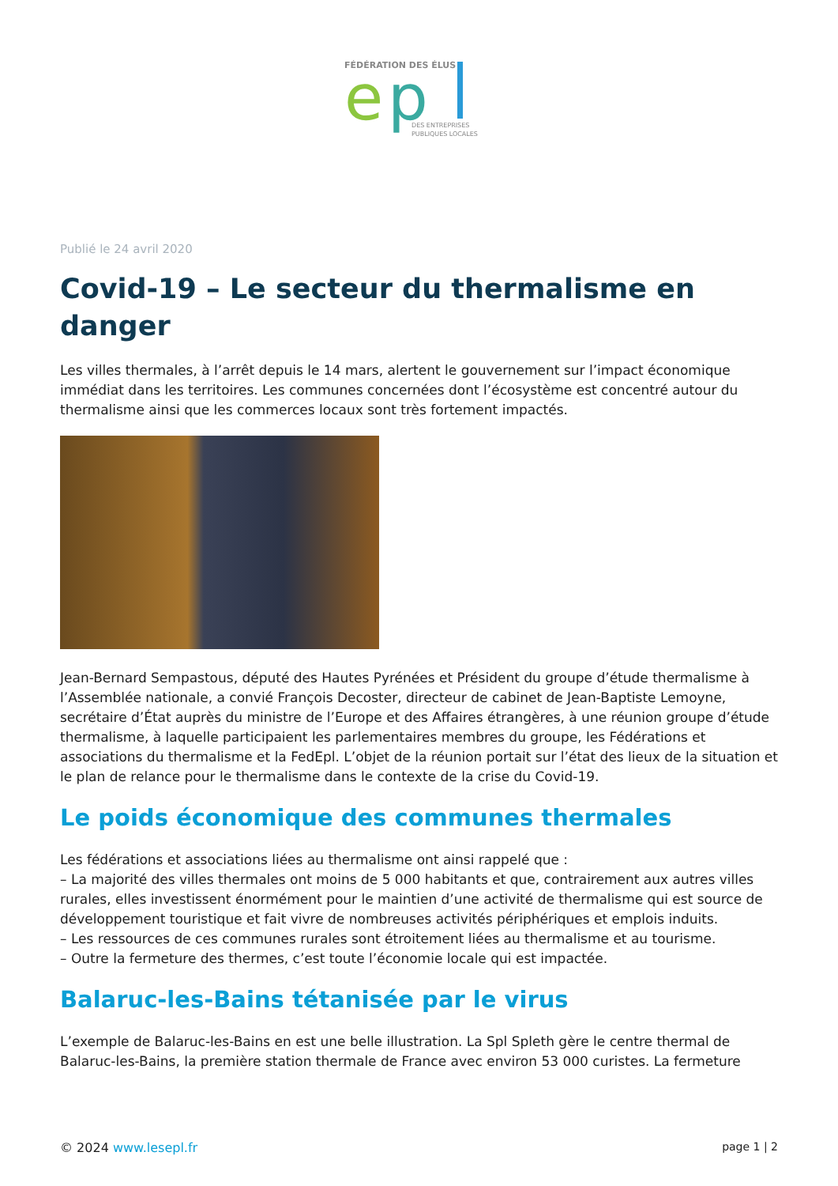FÉDÉRATION DES ÉLUS
e
p
DES ENTREPRISES
PUBLIQUES LOCALES
Publié le 24 avril 2020
Covid-19 – Le secteur du thermalisme en danger
Les villes thermales, à l’arrêt depuis le 14 mars, alertent le gouvernement sur l’impact économique immédiat dans les territoires. Les communes concernées dont l’écosystème est concentré autour du thermalisme ainsi que les commerces locaux sont très fortement impactés.
Jean-Bernard Sempastous, député des Hautes Pyrénées et Président du groupe d’étude thermalisme à l’Assemblée nationale, a convié François Decoster, directeur de cabinet de Jean-Baptiste Lemoyne, secrétaire d’État auprès du ministre de l’Europe et des Affaires étrangères, à une réunion groupe d’étude thermalisme, à laquelle participaient les parlementaires membres du groupe, les Fédérations et associations du thermalisme et la FedEpl. L’objet de la réunion portait sur l’état des lieux de la situation et le plan de relance pour le thermalisme dans le contexte de la crise du Covid-19.
Le poids économique des communes thermales
Les fédérations et associations liées au thermalisme ont ainsi rappelé que :
– La majorité des villes thermales ont moins de 5 000 habitants et que, contrairement aux autres villes rurales, elles investissent énormément pour le maintien d’une activité de thermalisme qui est source de développement touristique et fait vivre de nombreuses activités périphériques et emplois induits.
– Les ressources de ces communes rurales sont étroitement liées au thermalisme et au tourisme.
– Outre la fermeture des thermes, c’est toute l’économie locale qui est impactée.
Balaruc-les-Bains tétanisée par le virus
L’exemple de Balaruc-les-Bains en est une belle illustration. La Spl Spleth gère le centre thermal de Balaruc-les-Bains, la première station thermale de France avec environ 53 000 curistes. La fermeture
© 2024 www.lesepl.fr page 1 | 2